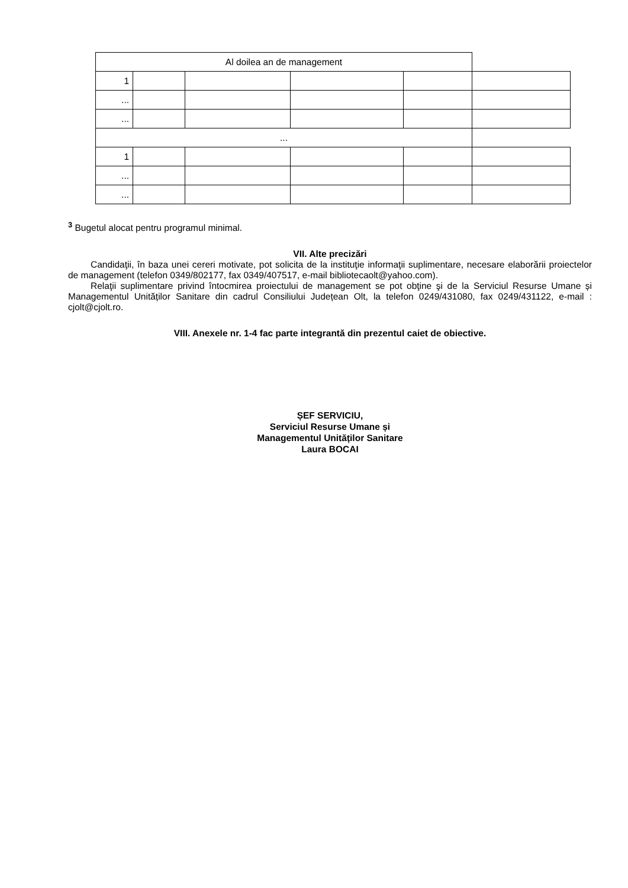| Al doilea an de management | | | | | |
| 1 | | | | | |
| ... | | | | | |
| ... | | | | | |
| ... | | | | | |
| 1 | | | | | |
| ... | | | | | |
| ... | | | | | |
<sup>3</sup> Bugetul alocat pentru programul minimal.
VII. Alte precizări
Candidaţii, în baza unei cereri motivate, pot solicita de la instituţie informaţii suplimentare, necesare elaborării proiectelor de management (telefon 0349/802177, fax 0349/407517, e-mail bibliotecaolt@yahoo.com).
Relaţii suplimentare privind întocmirea proiectului de management se pot obţine şi de la Serviciul Resurse Umane și Managementul Unităților Sanitare din cadrul Consiliului Județean Olt, la telefon 0249/431080, fax 0249/431122, e-mail : cjolt@cjolt.ro.
VIII. Anexele nr. 1-4 fac parte integrantă din prezentul caiet de obiective.
ȘEF SERVICIU,
Serviciul Resurse Umane și
Managementul Unităților Sanitare
Laura BOCAI